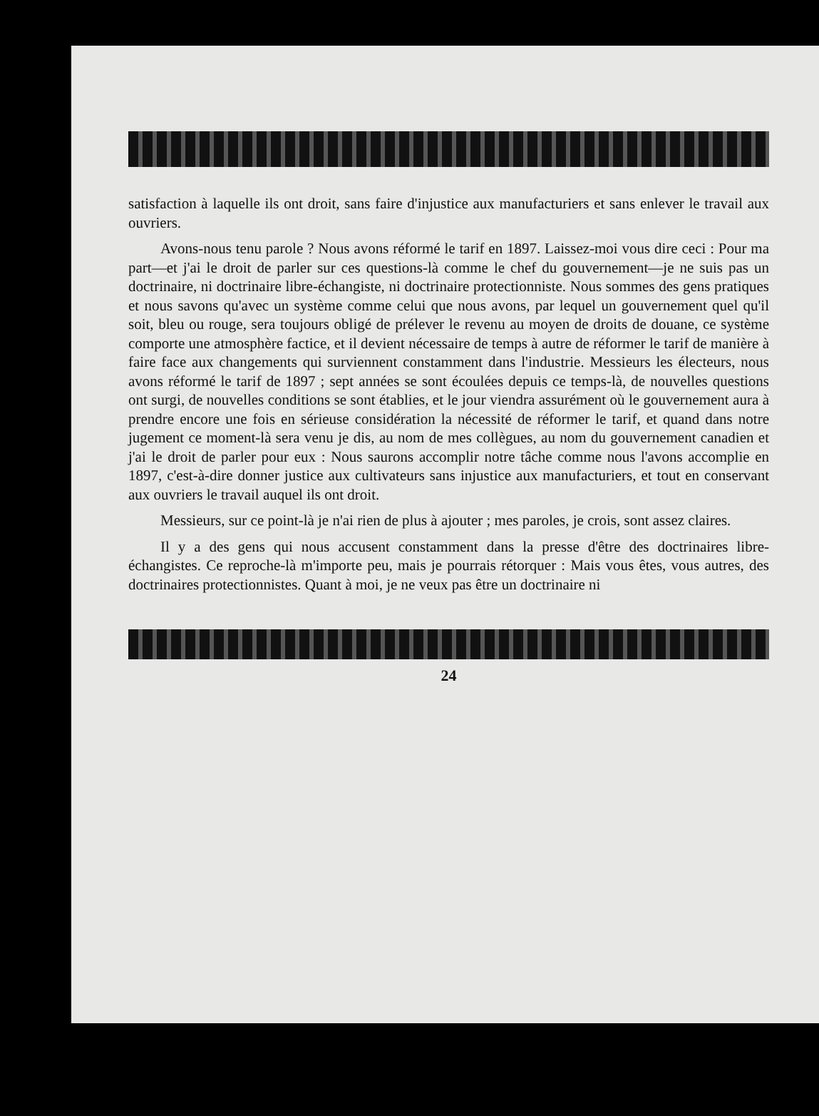satisfaction à laquelle ils ont droit, sans faire d'injustice aux manufacturiers et sans enlever le travail aux ouvriers.
Avons-nous tenu parole ? Nous avons réformé le tarif en 1897. Laissez-moi vous dire ceci : Pour ma part—et j'ai le droit de parler sur ces questions-là comme le chef du gouvernement—je ne suis pas un doctrinaire, ni doctrinaire libre-échangiste, ni doctrinaire protectionniste. Nous sommes des gens pratiques et nous savons qu'avec un système comme celui que nous avons, par lequel un gouvernement quel qu'il soit, bleu ou rouge, sera toujours obligé de prélever le revenu au moyen de droits de douane, ce système comporte une atmosphère factice, et il devient nécessaire de temps à autre de réformer le tarif de manière à faire face aux changements qui surviennent constamment dans l'industrie. Messieurs les électeurs, nous avons réformé le tarif de 1897 ; sept années se sont écoulées depuis ce temps-là, de nouvelles questions ont surgi, de nouvelles conditions se sont établies, et le jour viendra assurément où le gouvernement aura à prendre encore une fois en sérieuse considération la nécessité de réformer le tarif, et quand dans notre jugement ce moment-là sera venu je dis, au nom de mes collègues, au nom du gouvernement canadien et j'ai le droit de parler pour eux : Nous saurons accomplir notre tâche comme nous l'avons accomplie en 1897, c'est-à-dire donner justice aux cultivateurs sans injustice aux manufacturiers, et tout en conservant aux ouvriers le travail auquel ils ont droit.
Messieurs, sur ce point-là je n'ai rien de plus à ajouter ; mes paroles, je crois, sont assez claires.
Il y a des gens qui nous accusent constamment dans la presse d'être des doctrinaires libre-échangistes. Ce reproche-là m'importe peu, mais je pourrais rétorquer : Mais vous êtes, vous autres, des doctrinaires protectionnistes. Quant à moi, je ne veux pas être un doctrinaire ni
24